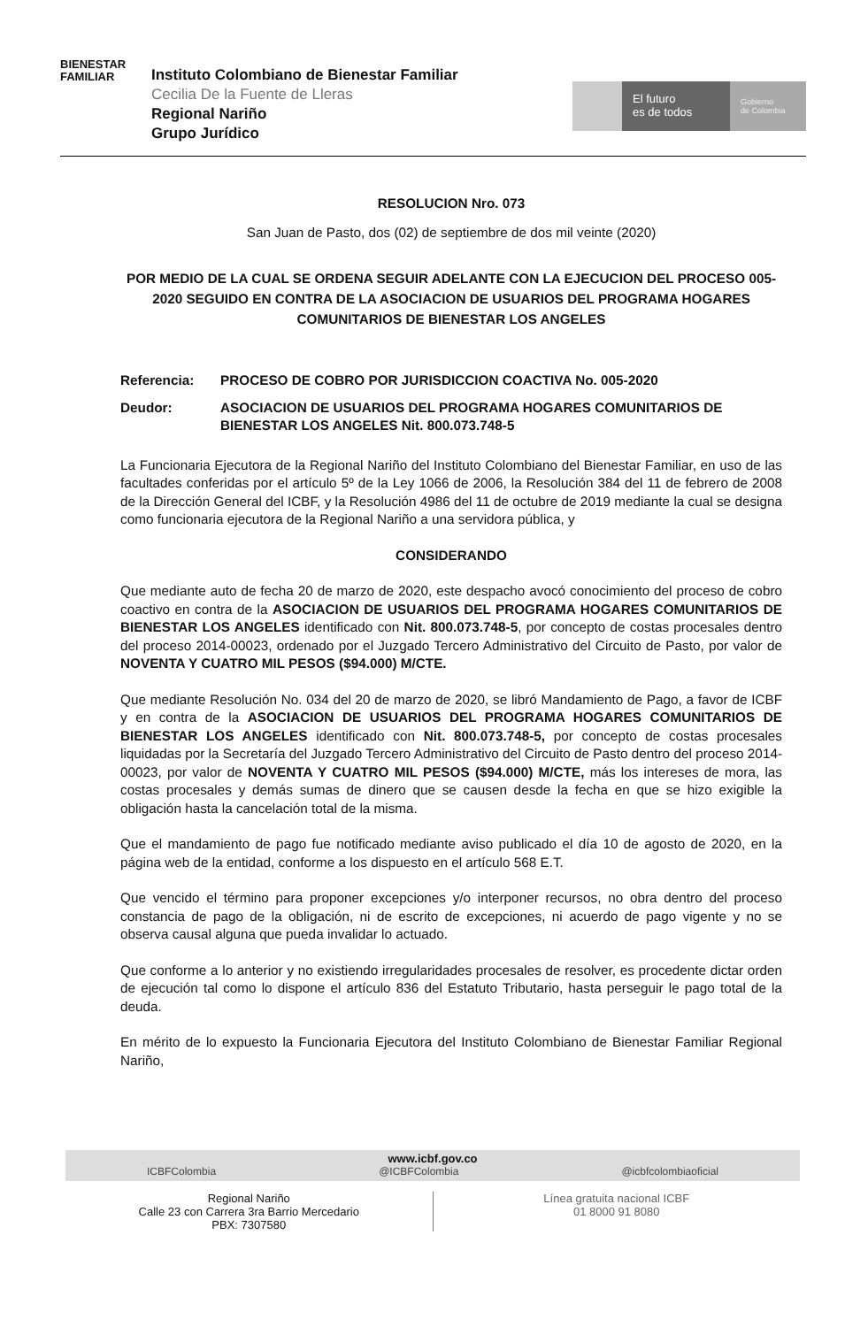BIENESTAR
FAMILIAR
Instituto Colombiano de Bienestar Familiar
Cecilia De la Fuente de Lleras
Regional Nariño
Grupo Jurídico
El futuro
es de todos
Gobierno
de Colombia
RESOLUCION Nro. 073
San Juan de Pasto, dos (02) de septiembre de dos mil veinte (2020)
POR MEDIO DE LA CUAL SE ORDENA SEGUIR ADELANTE CON LA EJECUCION DEL PROCESO 005-2020 SEGUIDO EN CONTRA DE LA ASOCIACION DE USUARIOS DEL PROGRAMA HOGARES COMUNITARIOS DE BIENESTAR LOS ANGELES
Referencia: PROCESO DE COBRO POR JURISDICCION COACTIVA No. 005-2020
Deudor: ASOCIACION DE USUARIOS DEL PROGRAMA HOGARES COMUNITARIOS DE BIENESTAR LOS ANGELES Nit. 800.073.748-5
La Funcionaria Ejecutora de la Regional Nariño del Instituto Colombiano del Bienestar Familiar, en uso de las facultades conferidas por el artículo 5º de la Ley 1066 de 2006, la Resolución 384 del 11 de febrero de 2008 de la Dirección General del ICBF, y la Resolución 4986 del 11 de octubre de 2019 mediante la cual se designa como funcionaria ejecutora de la Regional Nariño a una servidora pública, y
CONSIDERANDO
Que mediante auto de fecha 20 de marzo de 2020, este despacho avocó conocimiento del proceso de cobro coactivo en contra de la ASOCIACION DE USUARIOS DEL PROGRAMA HOGARES COMUNITARIOS DE BIENESTAR LOS ANGELES identificado con Nit. 800.073.748-5, por concepto de costas procesales dentro del proceso 2014-00023, ordenado por el Juzgado Tercero Administrativo del Circuito de Pasto, por valor de NOVENTA Y CUATRO MIL PESOS ($94.000) M/CTE.
Que mediante Resolución No. 034 del 20 de marzo de 2020, se libró Mandamiento de Pago, a favor de ICBF y en contra de la ASOCIACION DE USUARIOS DEL PROGRAMA HOGARES COMUNITARIOS DE BIENESTAR LOS ANGELES identificado con Nit. 800.073.748-5, por concepto de costas procesales liquidadas por la Secretaría del Juzgado Tercero Administrativo del Circuito de Pasto dentro del proceso 2014-00023, por valor de NOVENTA Y CUATRO MIL PESOS ($94.000) M/CTE, más los intereses de mora, las costas procesales y demás sumas de dinero que se causen desde la fecha en que se hizo exigible la obligación hasta la cancelación total de la misma.
Que el mandamiento de pago fue notificado mediante aviso publicado el día 10 de agosto de 2020, en la página web de la entidad, conforme a los dispuesto en el artículo 568 E.T.
Que vencido el término para proponer excepciones y/o interponer recursos, no obra dentro del proceso constancia de pago de la obligación, ni de escrito de excepciones, ni acuerdo de pago vigente y no se observa causal alguna que pueda invalidar lo actuado.
Que conforme a lo anterior y no existiendo irregularidades procesales de resolver, es procedente dictar orden de ejecución tal como lo dispone el artículo 836 del Estatuto Tributario, hasta perseguir le pago total de la deuda.
En mérito de lo expuesto la Funcionaria Ejecutora del Instituto Colombiano de Bienestar Familiar Regional Nariño,
www.icbf.gov.co
ICBFColombia @ICBFColombia @icbfcolombiaoficial
Regional Nariño
Calle 23 con Carrera 3ra Barrio Mercedario
PBX: 7307580
Línea gratuita nacional ICBF
01 8000 91 8080